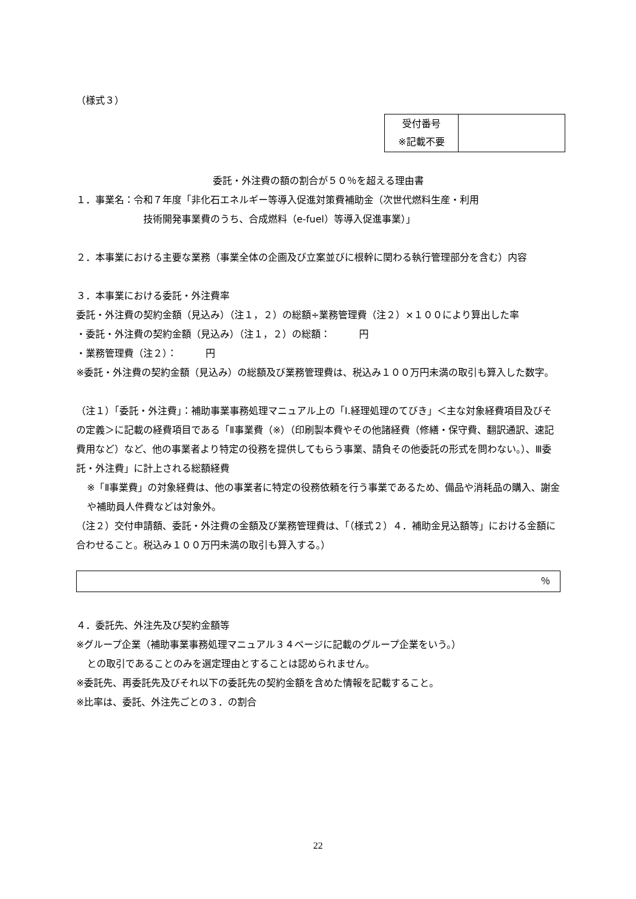（様式３）
| 受付番号 ※記載不要 | |
委託・外注費の額の割合が５０％を超える理由書
１．事業名：令和７年度「非化石エネルギー等導入促進対策費補助金（次世代燃料生産・利用
技術開発事業費のうち、合成燃料（e-fuel）等導入促進事業）」
２．本事業における主要な業務（事業全体の企画及び立案並びに根幹に関わる執行管理部分を含む）内容
３．本事業における委託・外注費率
委託・外注費の契約金額（見込み）（注１，２）の総額÷業務管理費（注２）×１００により算出した率
・委託・外注費の契約金額（見込み）（注１，２）の総額：　　　円
・業務管理費（注２）：　　　円
※委託・外注費の契約金額（見込み）の総額及び業務管理費は、税込み１００万円未満の取引も算入した数字。
（注１）「委託・外注費」：補助事業事務処理マニュアル上の「Ⅰ.経理処理のてびき」＜主な対象経費項目及びその定義＞に記載の経費項目である「Ⅱ事業費（※）（印刷製本費やその他諸経費（修繕・保守費、翻訳通訳、速記費用など）など、他の事業者より特定の役務を提供してもらう事業、請負その他委託の形式を問わない。）、Ⅲ委託・外注費」に計上される総額経費
※「Ⅱ事業費」の対象経費は、他の事業者に特定の役務依頼を行う事業であるため、備品や消耗品の購入、謝金や補助員人件費などは対象外。
（注２）交付申請額、委託・外注費の金額及び業務管理費は、「（様式２）４．補助金見込額等」における金額に合わせること。税込み１００万円未満の取引も算入する。）
| ％ |
４．委託先、外注先及び契約金額等
※グループ企業（補助事業事務処理マニュアル３４ページに記載のグループ企業をいう。）
との取引であることのみを選定理由とすることは認められません。
※委託先、再委託先及びそれ以下の委託先の契約金額を含めた情報を記載すること。
※比率は、委託、外注先ごとの３．の割合
22